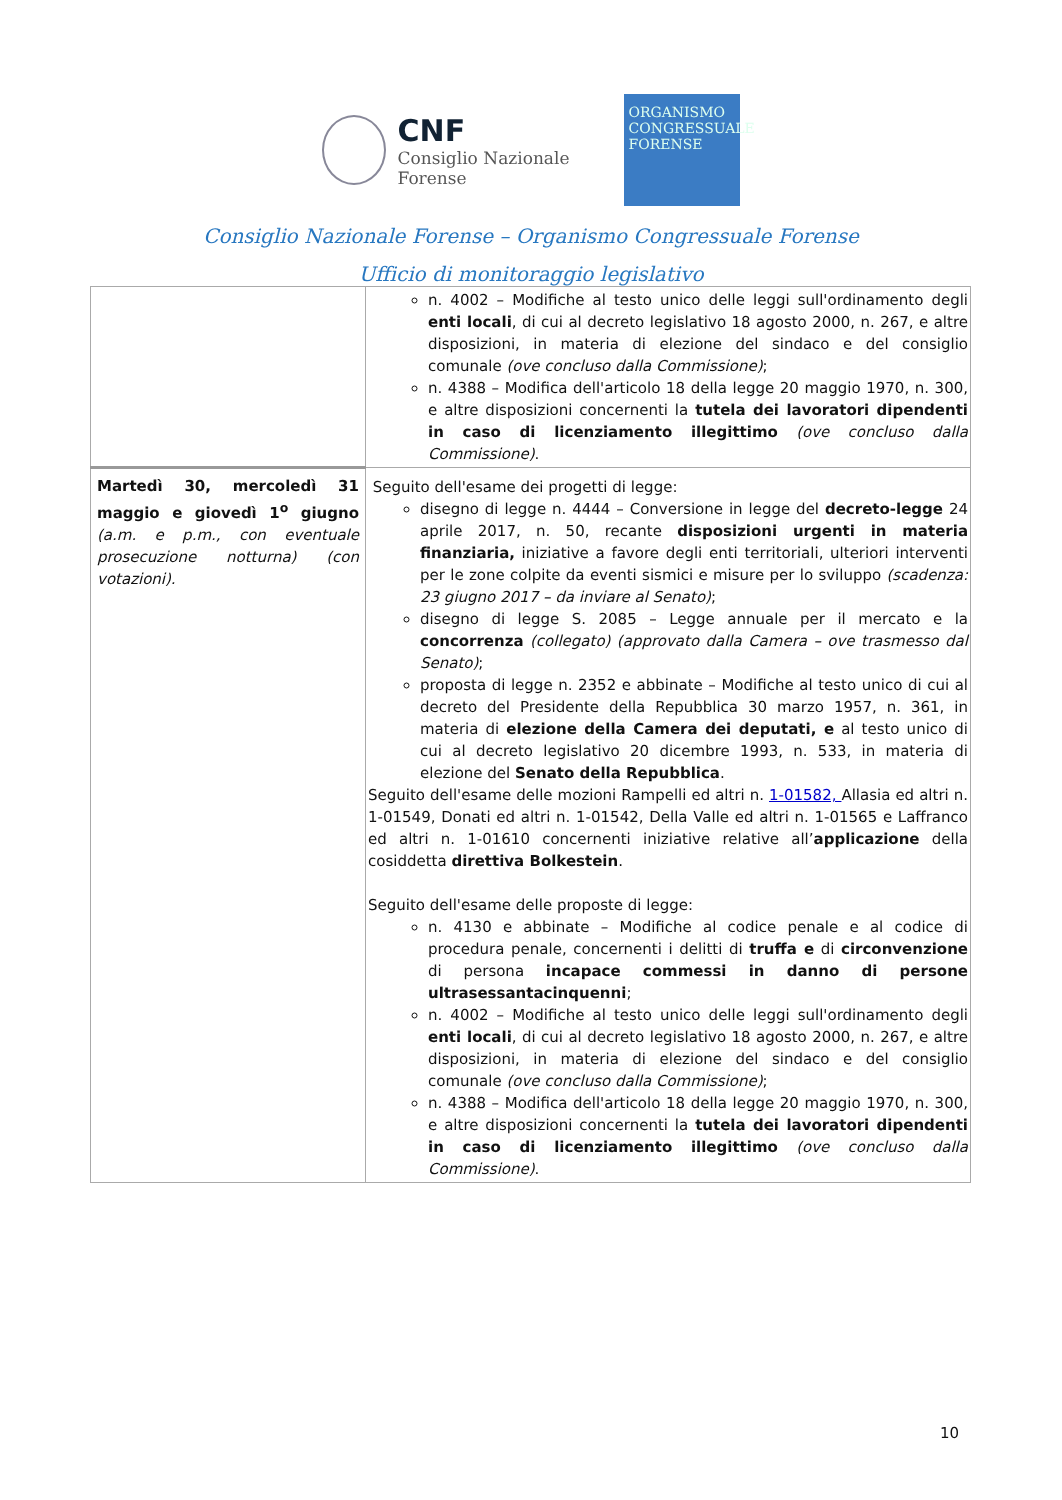CNF
Consiglio Nazionale
Forense
ORGANISMO
CONGRESSUALE
FORENSE
Consiglio Nazionale Forense – Organismo Congressuale Forense
Ufficio di monitoraggio legislativo
| | n. 4002 – Modifiche al testo unico delle leggi sull'ordinamento degli enti locali , di cui al decreto legislativo 18 agosto 2000, n. 267, e altre disposizioni, in materia di elezione del sindaco e del consiglio comunale (ove concluso dalla Commissione) ; n. 4388 – Modifica dell'articolo 18 della legge 20 maggio 1970, n. 300, e altre disposizioni concernenti la tutela dei lavoratori dipendenti in caso di licenziamento illegittimo (ove concluso dalla Commissione) . |
| Martedì 30, mercoledì 31 maggio e giovedì 1<sup>o</sup> giugno (a.m. e p.m., con eventuale prosecuzione notturna) (con votazioni). | Seguito dell'esame dei progetti di legge: disegno di legge n. 4444 – Conversione in legge del decreto-legge 24 aprile 2017, n. 50, recante disposizioni urgenti in materia finanziaria, iniziative a favore degli enti territoriali, ulteriori interventi per le zone colpite da eventi sismici e misure per lo sviluppo (scadenza: 23 giugno 2017 – da inviare al Senato) ; disegno di legge S. 2085 – Legge annuale per il mercato e la concorrenza (collegato) (approvato dalla Camera – ove trasmesso dal Senato) ; proposta di legge n. 2352 e abbinate – Modifiche al testo unico di cui al decreto del Presidente della Repubblica 30 marzo 1957, n. 361, in materia di elezione della Camera dei deputati, e al testo unico di cui al decreto legislativo 20 dicembre 1993, n. 533, in materia di elezione del Senato della Repubblica . Seguito dell'esame delle mozioni Rampelli ed altri n. 1-01582, Allasia ed altri n. 1-01549, Donati ed altri n. 1-01542, Della Valle ed altri n. 1-01565 e Laffranco ed altri n. 1-01610 concernenti iniziative relative all’ applicazione della cosiddetta direttiva Bolkestein . Seguito dell'esame delle proposte di legge: n. 4130 e abbinate – Modifiche al codice penale e al codice di procedura penale, concernenti i delitti di truffa e di circonvenzione di persona incapace commessi in danno di persone ultrasessantacinquenni ; n. 4002 – Modifiche al testo unico delle leggi sull'ordinamento degli enti locali , di cui al decreto legislativo 18 agosto 2000, n. 267, e altre disposizioni, in materia di elezione del sindaco e del consiglio comunale (ove concluso dalla Commissione) ; n. 4388 – Modifica dell'articolo 18 della legge 20 maggio 1970, n. 300, e altre disposizioni concernenti la tutela dei lavoratori dipendenti in caso di licenziamento illegittimo (ove concluso dalla Commissione) . |
10